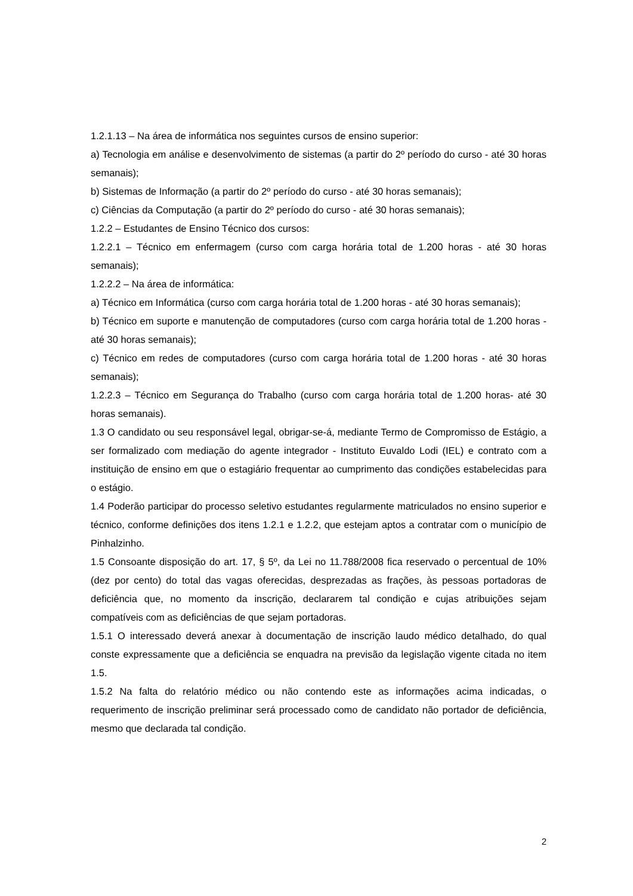1.2.1.13 – Na área de informática nos seguintes cursos de ensino superior:
a) Tecnologia em análise e desenvolvimento de sistemas (a partir do 2º período do curso - até 30 horas semanais);
b) Sistemas de Informação (a partir do 2º período do curso - até 30 horas semanais);
c) Ciências da Computação (a partir do 2º período do curso - até 30 horas semanais);
1.2.2 – Estudantes de Ensino Técnico dos cursos:
1.2.2.1 – Técnico em enfermagem (curso com carga horária total de 1.200 horas - até 30 horas semanais);
1.2.2.2 – Na área de informática:
a) Técnico em Informática (curso com carga horária total de 1.200 horas - até 30 horas semanais);
b) Técnico em suporte e manutenção de computadores (curso com carga horária total de 1.200 horas - até 30 horas semanais);
c) Técnico em redes de computadores (curso com carga horária total de 1.200 horas - até 30 horas semanais);
1.2.2.3 – Técnico em Segurança do Trabalho (curso com carga horária total de 1.200 horas- até 30 horas semanais).
1.3 O candidato ou seu responsável legal, obrigar-se-á, mediante Termo de Compromisso de Estágio, a ser formalizado com mediação do agente integrador - Instituto Euvaldo Lodi (IEL) e contrato com a instituição de ensino em que o estagiário frequentar ao cumprimento das condições estabelecidas para o estágio.
1.4 Poderão participar do processo seletivo estudantes regularmente matriculados no ensino superior e técnico, conforme definições dos itens 1.2.1 e 1.2.2, que estejam aptos a contratar com o município de Pinhalzinho.
1.5 Consoante disposição do art. 17, § 5º, da Lei no 11.788/2008 fica reservado o percentual de 10% (dez por cento) do total das vagas oferecidas, desprezadas as frações, às pessoas portadoras de deficiência que, no momento da inscrição, declararem tal condição e cujas atribuições sejam compatíveis com as deficiências de que sejam portadoras.
1.5.1 O interessado deverá anexar à documentação de inscrição laudo médico detalhado, do qual conste expressamente que a deficiência se enquadra na previsão da legislação vigente citada no item 1.5.
1.5.2 Na falta do relatório médico ou não contendo este as informações acima indicadas, o requerimento de inscrição preliminar será processado como de candidato não portador de deficiência, mesmo que declarada tal condição.
2